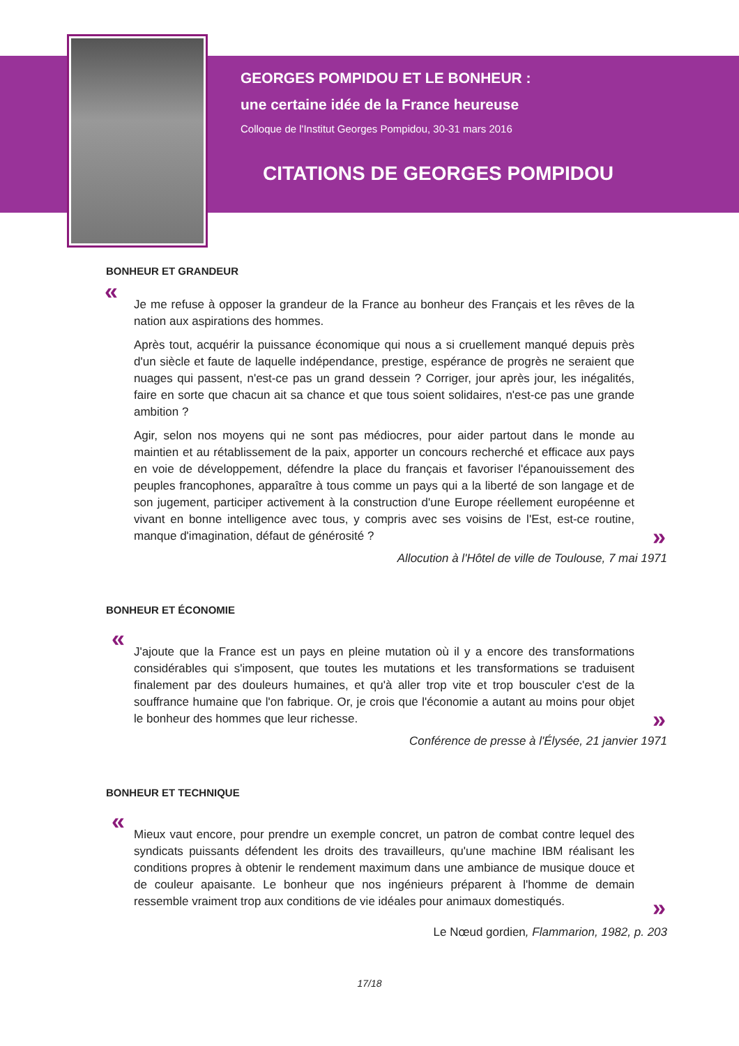GEORGES POMPIDOU ET LE BONHEUR :
une certaine idée de la France heureuse
Colloque de l'Institut Georges Pompidou, 30-31 mars 2016
CITATIONS DE GEORGES POMPIDOU
BONHEUR ET GRANDEUR
«
Je me refuse à opposer la grandeur de la France au bonheur des Français et les rêves de la nation aux aspirations des hommes.
Après tout, acquérir la puissance économique qui nous a si cruellement manqué depuis près d'un siècle et faute de laquelle indépendance, prestige, espérance de progrès ne seraient que nuages qui passent, n'est-ce pas un grand dessein ? Corriger, jour après jour, les inégalités, faire en sorte que chacun ait sa chance et que tous soient solidaires, n'est-ce pas une grande ambition ?
Agir, selon nos moyens qui ne sont pas médiocres, pour aider partout dans le monde au maintien et au rétablissement de la paix, apporter un concours recherché et efficace aux pays en voie de développement, défendre la place du français et favoriser l'épanouissement des peuples francophones, apparaître à tous comme un pays qui a la liberté de son langage et de son jugement, participer activement à la construction d'une Europe réellement européenne et vivant en bonne intelligence avec tous, y compris avec ses voisins de l'Est, est-ce routine, manque d'imagination, défaut de générosité ?
»
Allocution à l'Hôtel de ville de Toulouse, 7 mai 1971
BONHEUR ET ÉCONOMIE
«
J'ajoute que la France est un pays en pleine mutation où il y a encore des transformations considérables qui s'imposent, que toutes les mutations et les transformations se traduisent finalement par des douleurs humaines, et qu'à aller trop vite et trop bousculer c'est de la souffrance humaine que l'on fabrique. Or, je crois que l'économie a autant au moins pour objet le bonheur des hommes que leur richesse.
»
Conférence de presse à l'Élysée, 21 janvier 1971
BONHEUR ET TECHNIQUE
«
Mieux vaut encore, pour prendre un exemple concret, un patron de combat contre lequel des syndicats puissants défendent les droits des travailleurs, qu'une machine IBM réalisant les conditions propres à obtenir le rendement maximum dans une ambiance de musique douce et de couleur apaisante. Le bonheur que nos ingénieurs préparent à l'homme de demain ressemble vraiment trop aux conditions de vie idéales pour animaux domestiqués.
»
Le Nœud gordien, Flammarion, 1982, p. 203
17/18